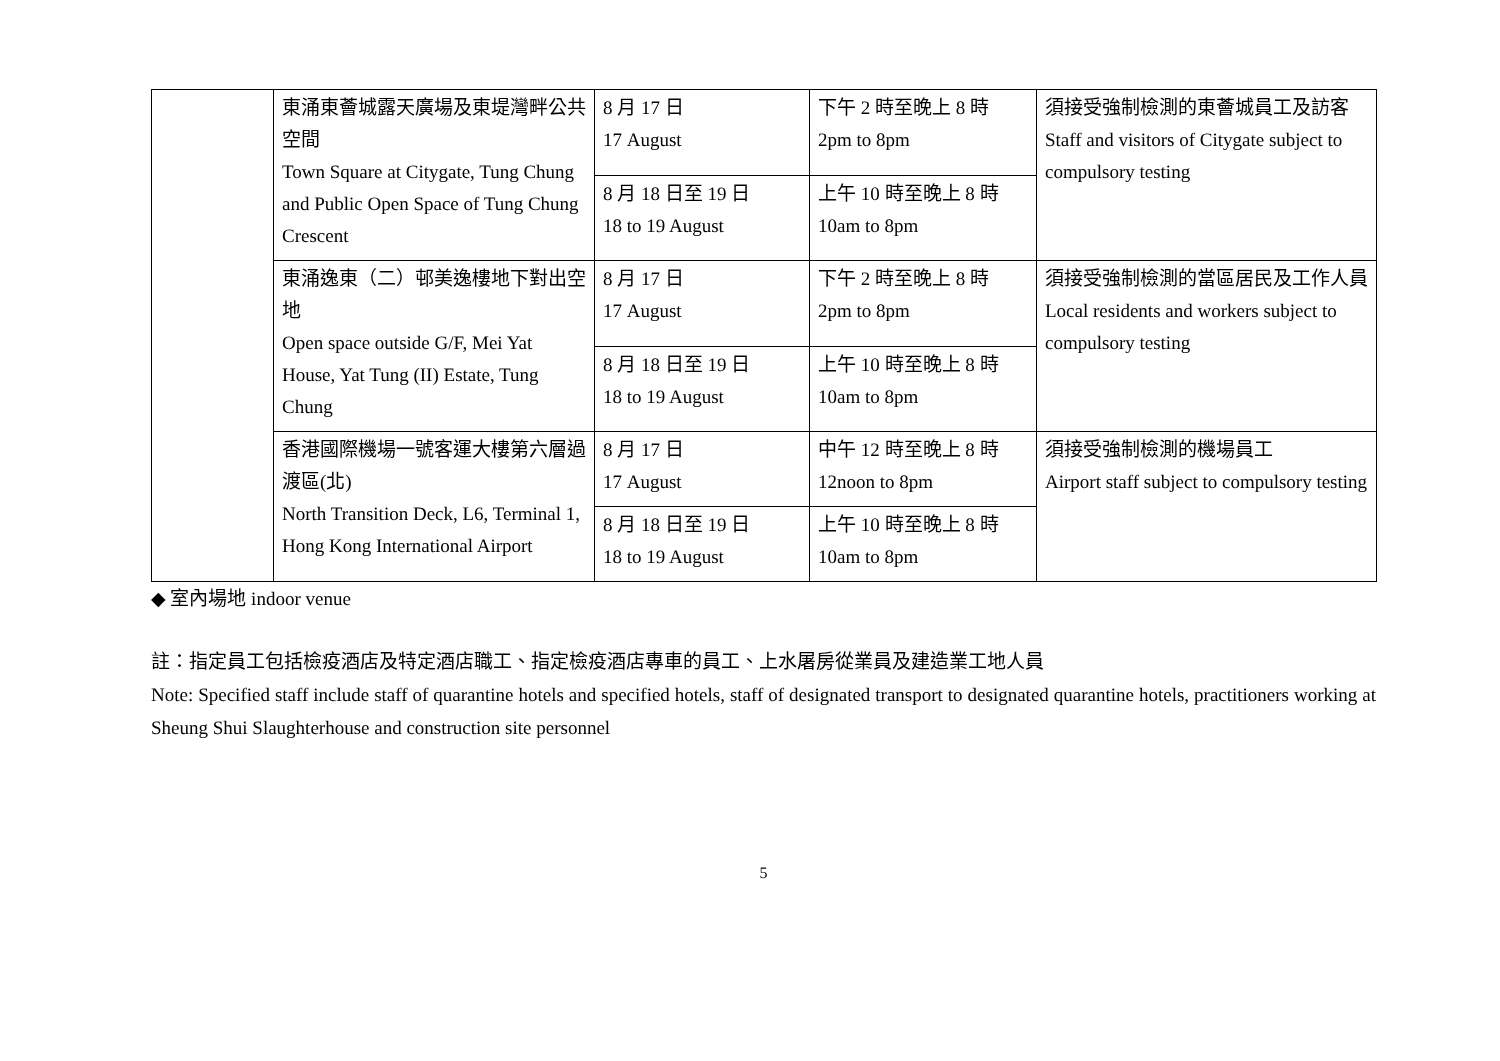| | 東涌東薈城露天廣場及東堤灣畔公共空間 Town Square at Citygate, Tung Chung and Public Open Space of Tung Chung Crescent | 8 月 17 日 17 August | 下午 2 時至晚上 8 時 2pm to 8pm | 須接受強制檢測的東薈城員工及訪客 Staff and visitors of Citygate subject to compulsory testing |
| | | 8 月 18 日至 19 日 18 to 19 August | 上午 10 時至晚上 8 時 10am to 8pm | |
| | 東涌逸東（二）邨美逸樓地下對出空地 Open space outside G/F, Mei Yat House, Yat Tung (II) Estate, Tung Chung | 8 月 17 日 17 August | 下午 2 時至晚上 8 時 2pm to 8pm | 須接受強制檢測的當區居民及工作人員 Local residents and workers subject to compulsory testing |
| | | 8 月 18 日至 19 日 18 to 19 August | 上午 10 時至晚上 8 時 10am to 8pm | |
| | 香港國際機場一號客運大樓第六層過渡區(北) North Transition Deck, L6, Terminal 1, Hong Kong International Airport | 8 月 17 日 17 August | 中午 12 時至晚上 8 時 12noon to 8pm | 須接受強制檢測的機場員工 Airport staff subject to compulsory testing |
| | | 8 月 18 日至 19 日 18 to 19 August | 上午 10 時至晚上 8 時 10am to 8pm | |
◆ 室內場地 indoor venue
註：指定員工包括檢疫酒店及特定酒店職工、指定檢疫酒店專車的員工、上水屠房從業員及建造業工地人員
Note: Specified staff include staff of quarantine hotels and specified hotels, staff of designated transport to designated quarantine hotels, practitioners working at Sheung Shui Slaughterhouse and construction site personnel
5